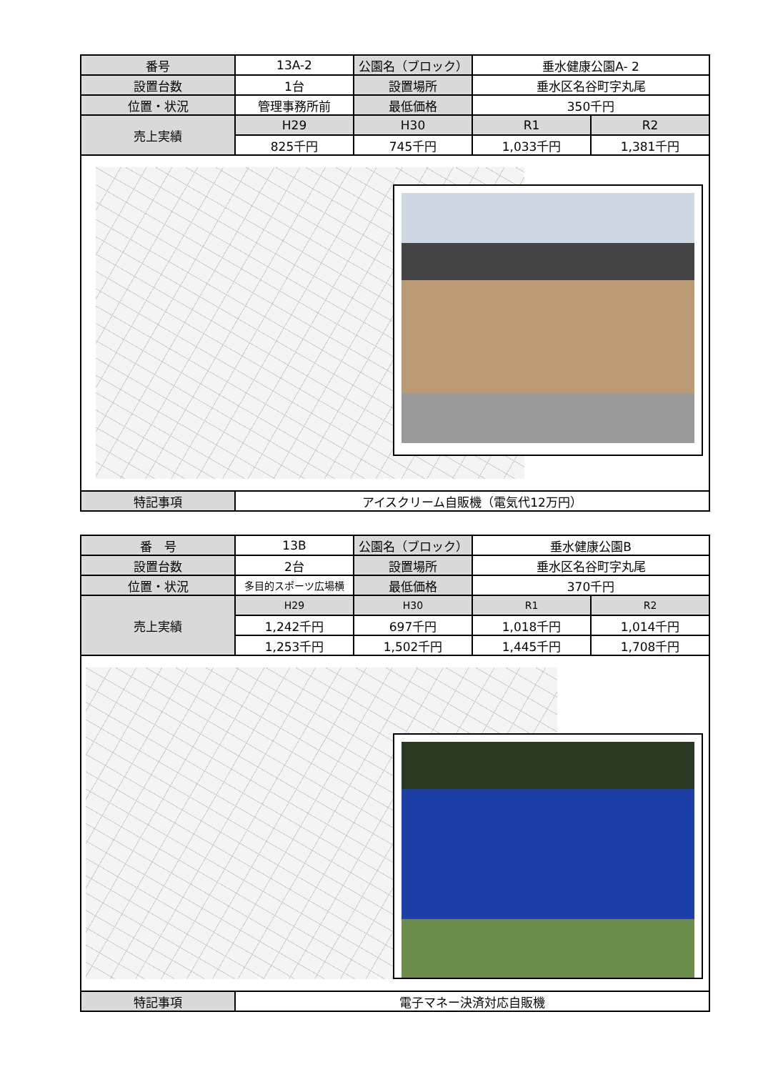| 番号 | 13A-2 | 公園名（ブロック） | 垂水健康公園A- 2 | |
| 設置台数 | 1台 | 設置場所 | 垂水区名谷町字丸尾 | |
| 位置・状況 | 管理事務所前 | 最低価格 | 350千円 | |
| 売上実績 | H29 | H30 | R1 | R2 |
| | 825千円 | 745千円 | 1,033千円 | 1,381千円 |
| 特記事項 | アイスクリーム自販機（電気代12万円） | | | |
| 番 号 | 13B | 公園名（ブロック） | 垂水健康公園B | |
| 設置台数 | 2台 | 設置場所 | 垂水区名谷町字丸尾 | |
| 位置・状況 | 多目的スポーツ広場横 | 最低価格 | 370千円 | |
| 売上実績 | H29 | H30 | R1 | R2 |
| | 1,242千円 | 697千円 | 1,018千円 | 1,014千円 |
| | 1,253千円 | 1,502千円 | 1,445千円 | 1,708千円 |
| 特記事項 | 電子マネー決済対応自販機 | | | |